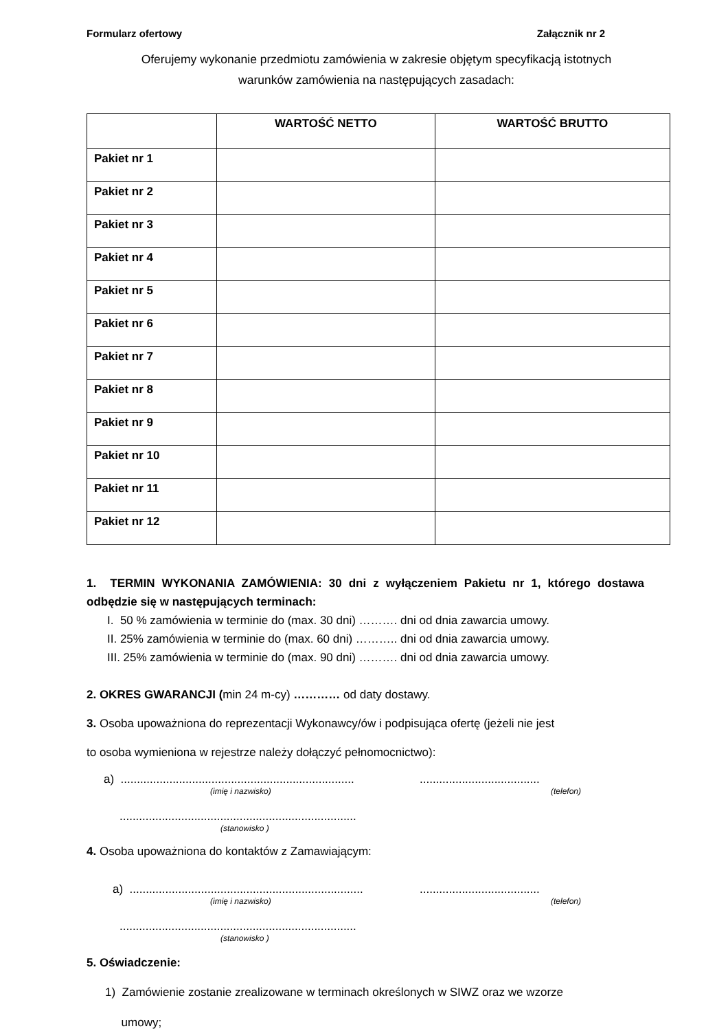Formularz ofertowy Załącznik nr 2
Oferujemy wykonanie przedmiotu zamówienia w zakresie objętym specyfikacją istotnych
warunków zamówienia na następujących zasadach:
| | WARTOŚĆ NETTO | WARTOŚĆ BRUTTO |
| --- | --- | --- |
| Pakiet nr 1 | | |
| Pakiet nr 2 | | |
| Pakiet nr 3 | | |
| Pakiet nr 4 | | |
| Pakiet nr 5 | | |
| Pakiet nr 6 | | |
| Pakiet nr 7 | | |
| Pakiet nr 8 | | |
| Pakiet nr 9 | | |
| Pakiet nr 10 | | |
| Pakiet nr 11 | | |
| Pakiet nr 12 | | |
1. TERMIN WYKONANIA ZAMÓWIENIA: 30 dni z wyłączeniem Pakietu nr 1, którego dostawa odbędzie się w następujących terminach:
I. 50 % zamówienia w terminie do (max. 30 dni) ………. dni od dnia zawarcia umowy.
II. 25% zamówienia w terminie do (max. 60 dni) ……….. dni od dnia zawarcia umowy.
III. 25% zamówienia w terminie do (max. 90 dni) ………. dni od dnia zawarcia umowy.
2. OKRES GWARANCJI (min 24 m-cy) ………… od daty dostawy.
3. Osoba upoważniona do reprezentacji Wykonawcy/ów i podpisująca ofertę (jeżeli nie jest
to osoba wymieniona w rejestrze należy dołączyć pełnomocnictwo):
a) .............................................................................................................
(imię i nazwisko) (telefon)
.........................................................................
(stanowisko )
4. Osoba upoważniona do kontaktów z Zamawiającym:
a) .............................................................................................................
(imię i nazwisko) (telefon)
.........................................................................
(stanowisko )
5. Oświadczenie:
1) Zamówienie zostanie zrealizowane w terminach określonych w SIWZ oraz we wzorze
umowy;